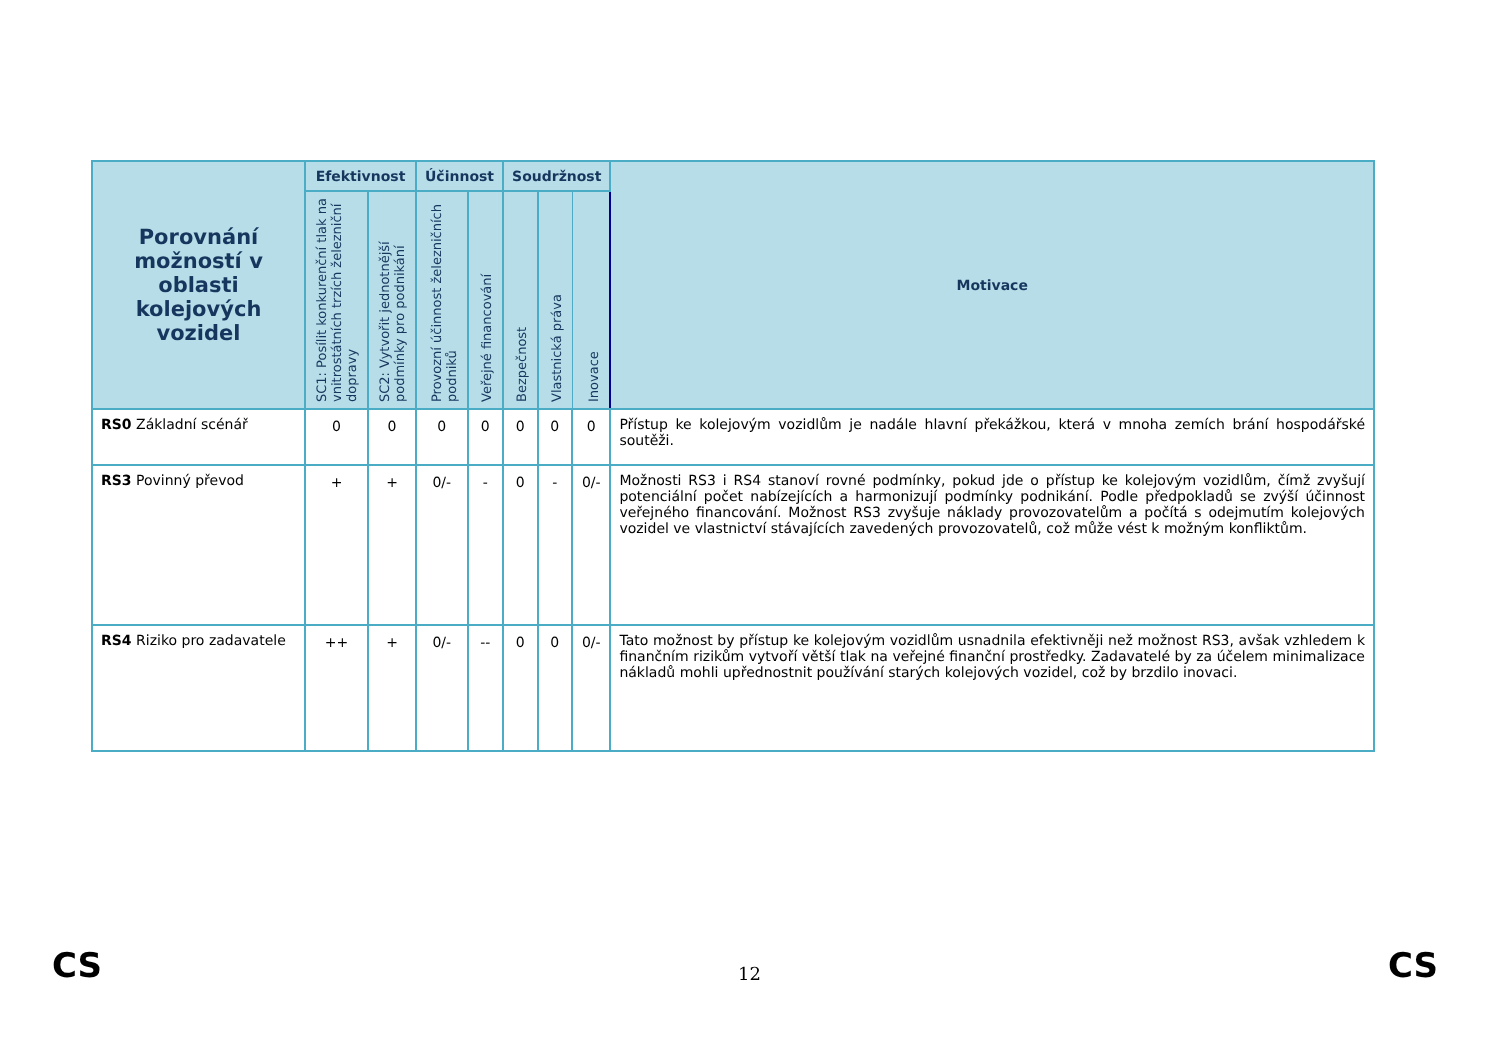| Porovnání možností v oblasti kolejových vozidel | Efektivnost | | Účinnost | | Soudržnost | | | Motivace |
| --- | --- | --- | --- | --- | --- | --- | --- | --- |
| | SC1: Posílit konkurenční tlak na vnitrostátních trzích železniční dopravy | SC2: Vytvořit jednotnější podmínky pro podnikání | Provozní účinnost železničních podniků | Veřejné financování | Bezpečnost | Vlastnická práva | Inovace | |
| RS0 Základní scénář | 0 | 0 | 0 | 0 | 0 | 0 | 0 | Přístup ke kolejovým vozidlům je nadále hlavní překážkou, která v mnoha zemích brání hospodářské soutěži. |
| RS3 Povinný převod | + | + | 0/- | - | 0 | - | 0/- | Možnosti RS3 i RS4 stanoví rovné podmínky, pokud jde o přístup ke kolejovým vozidlům, čímž zvyšují potenciální počet nabízejících a harmonizují podmínky podnikání. Podle předpokladů se zvýší účinnost veřejného financování. Možnost RS3 zvyšuje náklady provozovatelům a počítá s odejmutím kolejových vozidel ve vlastnictví stávajících zavedených provozovatelů, což může vést k možným konfliktům. |
| RS4 Riziko pro zadavatele | ++ | + | 0/- | -- | 0 | 0 | 0/- | Tato možnost by přístup ke kolejovým vozidlům usnadnila efektivněji než možnost RS3, avšak vzhledem k finančním rizikům vytvoří větší tlak na veřejné finanční prostředky. Zadavatelé by za účelem minimalizace nákladů mohli upřednostnit používání starých kolejových vozidel, což by brzdilo inovaci. |
CS 12 CS